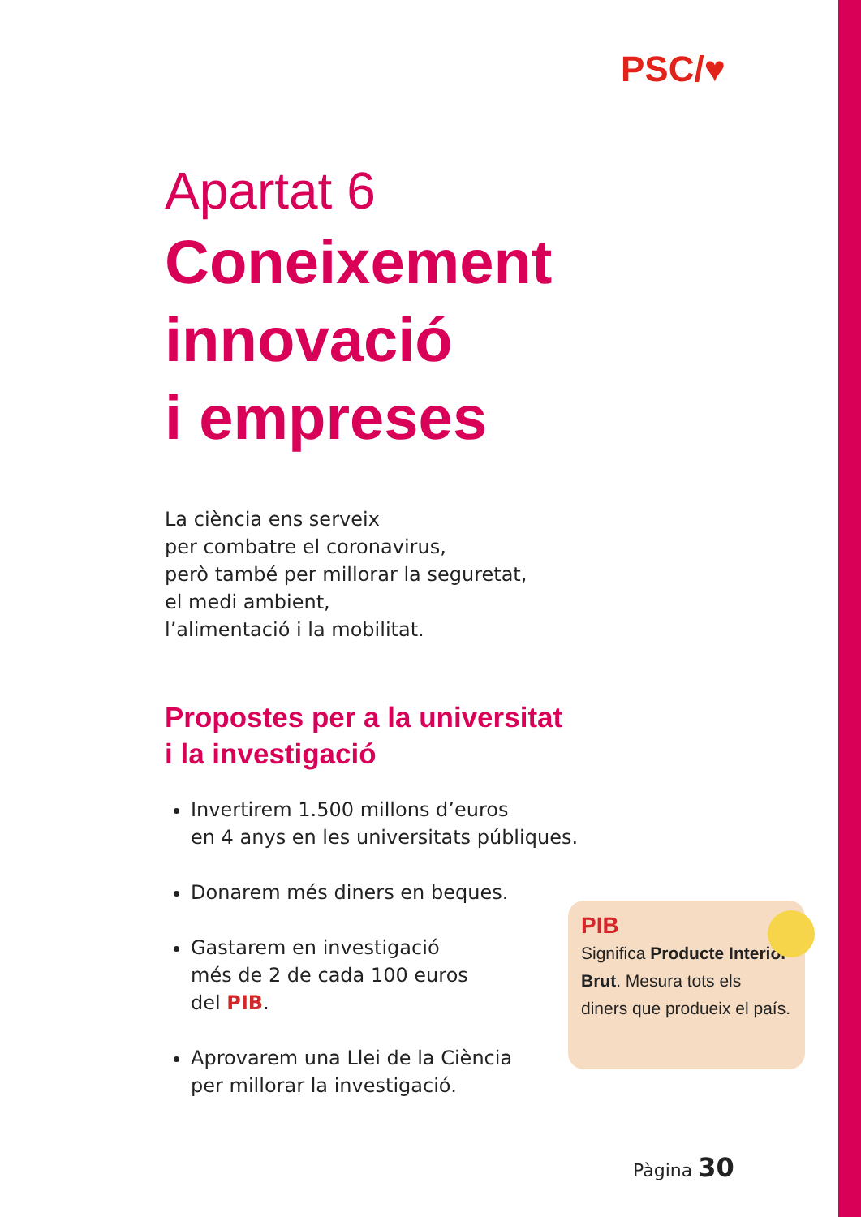PSC/♥
Apartat 6
Coneixement innovació
i empreses
La ciència ens serveix
per combatre el coronavirus,
però també per millorar la seguretat,
el medi ambient,
l’alimentació i la mobilitat.
Propostes per a la universitat
i la investigació
Invertirem 1.500 millons d’euros
en 4 anys en les universitats públiques.
Donarem més diners en beques.
Gastarem en investigació
més de 2 de cada 100 euros
del PIB.
Aprovarem una Llei de la Ciència
per millorar la investigació.
PIB
Significa Producte Interior Brut. Mesura tots els diners que produeix el país.
Pàgina 30